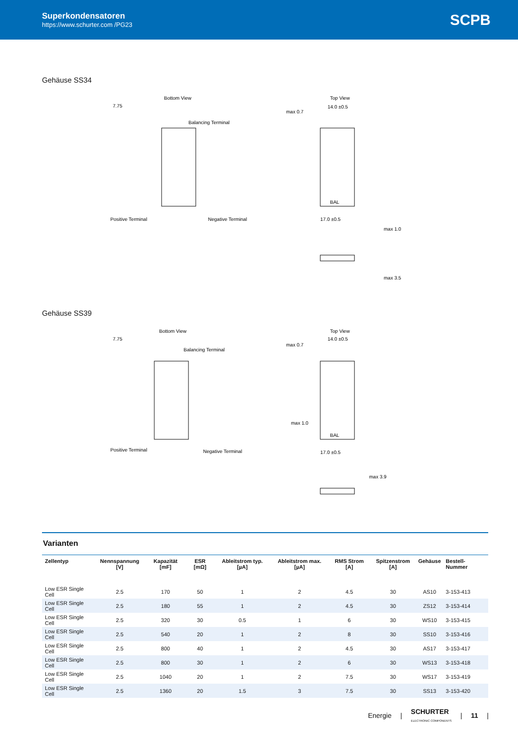Superkondensatoren
https://www.schurter.com /PG23
SCPB
Gehäuse SS34
Bottom View
7.75
Balancing Terminal
Positive Terminal
Negative Terminal
Top View
14.0 ±0.5
BAL
17.0 ±0.5
max 0.7
max 1.0
max 3.5
Gehäuse SS39
Bottom View
7.75
Balancing Terminal
Positive Terminal
Negative Terminal
Top View
14.0 ±0.5
BAL
17.0 ±0.5
max 0.7
max 1.0
max 3.9
Varianten
| Zellentyp | Nennspannung [V] | Kapazität [mF] | ESR [mΩ] | Ableitstrom typ. [µA] | Ableitstrom max. [µA] | RMS Strom [A] | Spitzenstrom [A] | Gehäuse | Bestell-Nummer |
| --- | --- | --- | --- | --- | --- | --- | --- | --- | --- |
| Low ESR Single Cell | 2.5 | 170 | 50 | 1 | 2 | 4.5 | 30 | AS10 | 3-153-413 |
| Low ESR Single Cell | 2.5 | 180 | 55 | 1 | 2 | 4.5 | 30 | ZS12 | 3-153-414 |
| Low ESR Single Cell | 2.5 | 320 | 30 | 0.5 | 1 | 6 | 30 | WS10 | 3-153-415 |
| Low ESR Single Cell | 2.5 | 540 | 20 | 1 | 2 | 8 | 30 | SS10 | 3-153-416 |
| Low ESR Single Cell | 2.5 | 800 | 40 | 1 | 2 | 4.5 | 30 | AS17 | 3-153-417 |
| Low ESR Single Cell | 2.5 | 800 | 30 | 1 | 2 | 6 | 30 | WS13 | 3-153-418 |
| Low ESR Single Cell | 2.5 | 1040 | 20 | 1 | 2 | 7.5 | 30 | WS17 | 3-153-419 |
| Low ESR Single Cell | 2.5 | 1360 | 20 | 1.5 | 3 | 7.5 | 30 | SS13 | 3-153-420 |
Energie | SCHURTER
ELECTRONIC COMPONENTS | 11 |